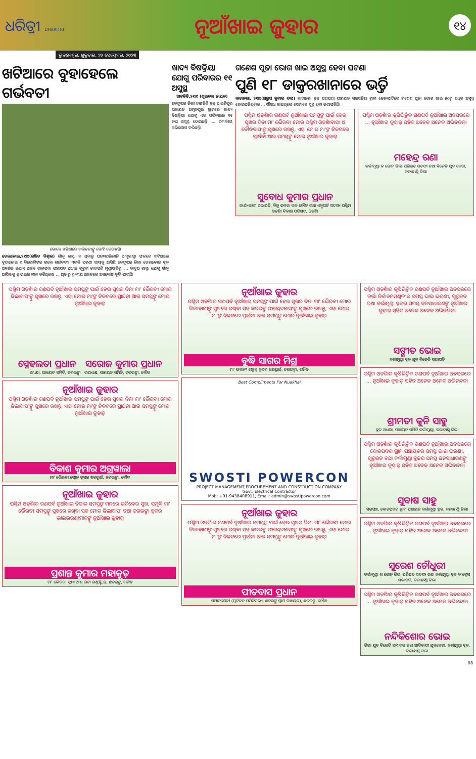ଧରିତ୍ରୀ DHARITRI ନୂଆଁଖାଇ ଜୁହାର ୧୪
ଭୁବନେଶ୍ୱର, ଶୁକ୍ରବାର, ୨୨ ସେପ୍ଟେମ୍ବର, ୨୦୨୩
ଖଟିଆରେ ବୁହାହେଲେ ଗର୍ଭବତୀ
ଲୋକେ ଖଟିଆରେ ଗର୍ଭବତୀଙ୍କୁ ବୋହି ନେଉଛନ୍ତି।
ତେଲକୋଇ,୨୧।୯(ରଞ୍ଜିତ ବିଶ୍ୱାଳ) ଗାଁକୁ ରାସ୍ତା ନ ଥିବାରୁ ପରଜ୍ଞପରିଲାନି ଆମ୍ବୁଲାନ୍ସ। ଫଳରେ ଖଟିଆରେ ବୁହାହୋଇ ୧ କିଲୋମିଟର ଗଲେ ଗର୍ଭବତୀ। ଏଭଳି ଘଟଣା ସାମ୍ନାକୁ ଆସିଛି କେନ୍ଦୁଝର ଜିଲା ତେଲକୋଇ ବ୍ଲକ ଅନ୍ତର୍ଗତ ଉପାନ୍ତ ଅଞ୍ଚଳ ତାଳପଦା ପଞ୍ଚାୟତ ଅଧୀନ ଗୁରୁମ ଚାନ୍ଦପଶି ମୁଣ୍ଡାସାହିରୁ। ... କାଦୁଅ ରାସ୍ତା ଯୋଗୁ ଗାଁକୁ ଆସିବାକୁ ଡ୍ରାଇଭର ମନା କରିଥିଲେ। ... ଥିବାରୁ ସ୍ଥାନୀୟ ଅଞ୍ଚଳରେ ଅସନ୍ତୋଷ ବୃଦ୍ଧି ପାଉଛି।
ଖାଦ୍ୟ ବିଷକ୍ରିୟା ଯୋଗୁ ପରିବାରର ୧୧ ଅସୁସ୍ଥ
ହାଟଡିହି,୨୧।୯ (ଶୁଭକାନ୍ତ ନାୟକ)
କେନ୍ଦୁଝର ଜିଲା ହାଟଡିହି ବ୍ଲକ୍ ଆଇଟିପୁର ପଞ୍ଚାୟତ ଅମୃତପୁର ଗ୍ରାମରେ ଖାଦ୍ୟ ବିଷକ୍ରିୟା ଯୋଗୁ ଏକ ପରିବାରର ୧୧ ଜଣ ଅସୁସ୍ଥ ହୋଇଛନ୍ତି। ... ସମ୍ପର୍କୀୟ ଅଭିଯୋଗ କରିଛନ୍ତି।
ଗଣେଶ ପୂଜା ଭୋଗ ଖାଇ ଅସୁସ୍ଥ ହେବା ଘଟଣା
ପୁଣି ୧୮ ଡାକ୍ତରଖାନାରେ ଭର୍ତ୍ତି
ବାହାନଗା, ୨୧।୯(ଅରୂପ କୁମାର ଦାସ) ବାହାନଗା ବ୍ଲକ ପଣପଣା ପଞ୍ଚାୟତ ସରସତିଆ ଗ୍ରାମ ଜେନାସାହିରେ ଗଣେଶ ପୂଜା ଭୋଗ ଖାଇ ୫୦ରୁ ଅଧିକ ଅସୁସ୍ଥ ହୋଇପଡିଥିଲେ। ... ଔଷଧ ଖାଇଥିଲେ ସେମାନେ ସୁସ୍ଥ ଥିବା ଜଣାପଡିଛି।
ପଶ୍ଚିମ ଓଡ଼ିଶାର ଗଣପର୍ବ ନୂଆଁଖାଇ ସମସ୍ତଙ୍କ ପାଇଁ ହେଉ ସୁଖର ଦିନା ମା' ଭୈରବୀ ମୋର ପଶ୍ଚିମ ଓଡ଼ିଶାବାସୀ ଓ ବୌଦ୍ଧବାସୀଙ୍କୁ ସୁଖରେ ରଖନ୍ତୁ, ଏହା ମୋର ମା'ଙ୍କ ନିକଟରେ ପ୍ରାର୍ଥନା ଆଉ ସମସ୍ତଙ୍କୁ ମୋର ନୂଆଁଖାଇ ଜୁହାର୍
ସୁବୋଧ କୁମାର ପ୍ରଧାନ
କାର୍ଯ୍ୟକାରୀ ସଭାପତି, ବିଜୁ ଜନତା ଦଳ ବୌଦ୍ଧ ତଥା ଏକ୍ସପର୍ଟ ସଦସ୍ୟ ପଶ୍ଚିମ ଓଡ଼ିଶା ବିକାଶ ପରିଷଦ, ଓଡ଼ିଶା
ପଶ୍ଚିମ ଓଡ଼ିଶାର କୃଷିଭିତ୍ତିକ ଗଣପର୍ବ ନୂଆଁଖାଇ ଅବସରରେ ... ନୂଆଁଖାଇ ଜୁହାର୍ ସହିତ ଅନେକ ଅନେକ ଅଭିନନ୍ଦନ।
ମହେନ୍ଦ୍ର ରଣା
କର୍ଲାମୁଣ୍ଡା କ ଜୋନ୍ ଜିଲା ପରିଷଦ ସଦସ୍ୟ ତଥା ବିଜେଡି ଯୁବ ନେତା, କଳାହାଣ୍ଡି ଜିଲା
ପଶ୍ଚିମ ଓଡ଼ିଶାର ଗଣପର୍ବ ନୂଆଁଖାଇ ସମସ୍ତଙ୍କ ପାଇଁ ହେଉ ସୁଖର ଦିନା ମା' ଭୈରବୀ ମୋର ଜିଲାବାସୀଙ୍କୁ ସୁଖରେ ରଖନ୍ତୁ, ଏହା ମୋର ମା'ଙ୍କ ନିକଟରେ ପ୍ରାର୍ଥନା ଆଉ ସମସ୍ତଙ୍କୁ ମୋର ନୂଆଁଖାଇ ଜୁହାର୍
ସ୍ନେହଲତା ପ୍ରଧାନ ସରୋଜ କୁମାର ପ୍ରଧାନ
ଅଧ୍ୟକ୍ଷା, ପଞ୍ଚାୟତ ସମିତି, ହରଭଙ୍ଗା ଉପାଧ୍ୟକ୍ଷ, ପଞ୍ଚାୟତ ସମିତି, ହରଭଙ୍ଗା, ବୌଦ୍ଧ
ନୂଆଁଖାଇ ଜୁହାର
ପଶ୍ଚିମ ଓଡ଼ିଶାର ଗଣପର୍ବ ନୂଆଁଖାଇ ସମସ୍ତଙ୍କ ପାଇଁ ହେଉ ସୁଖର ଦିନା ମା' ଭୈରବୀ ମୋର ଜିଲାବାସୀଙ୍କୁ ସୁଖରେ ରଖନ୍ତୁ, ଏହା ମୋର ମା'ଙ୍କ ନିକଟରେ ପ୍ରାର୍ଥନା ଆଉ ସମସ୍ତଙ୍କୁ ମୋର ନୂଆଁଖାଇ ଜୁହାର୍
ବିକାଶ କୁମାର ଅଗ୍ରୱାଲା
ମା' ଭୈରବୀ ଷ୍ଟୋନ୍ କ୍ରସର ଖରଭୂଇଁ, ହରଭଙ୍ଗା, ବୌଦ୍ଧ
ନୂଆଁଖାଇ ଜୁହାର
ପଶ୍ଚିମ ଓଡ଼ିଶାର ଗଣପର୍ବ ନୂଆଁଖାଇ ତିହାର ସମସ୍ତଙ୍କ ମନରେ ଭରିଦେଉ ସୁଖ, ସମୃଦ୍ଧି ମା' ଭୈରବୀ ସମସ୍ତଙ୍କୁ ସୁଖରେ ରଖିବା ସହ ମୋର ଜିଲାବାସୀ ତଥା ହରଭଙ୍ଗା ବ୍ଲକର ଭାଇଭଉଣୀମାନଙ୍କୁ ନୂଆଁଖାଇ ଜୁହାର୍
ପ୍ରଶାନ୍ତ କୁମାର ମହାକୁଡ଼
ମା' ଭୈରବୀ ଫ୍ଲାଏ ଆଶ୍ ଇଟା ଇଣ୍ଡଷ୍ଟ୍ରିଜ୍, ଛତରଙ୍ଗ, ବୌଦ୍ଧ
ନୂଆଁଖାଇ ଜୁହାର
ପଶ୍ଚିମ ଓଡ଼ିଶାର ଗଣପର୍ବ ନୂଆଁଖାଇ ସମସ୍ତଙ୍କ ପାଇଁ ହେଉ ସୁଖର ଦିନା ମା' ଭୈରବୀ ମୋର ଜିଲାବାସୀଙ୍କୁ ସୁଖରେ ରଖିବା ସହ ଛତରଙ୍ଗ ପଞ୍ଚାୟତବାସୀଙ୍କୁ ସୁଖରେ ରଖନ୍ତୁ, ଏହା ମୋର ମା'ଙ୍କ ନିକଟରେ ପ୍ରାର୍ଥନା ଆଉ ସମସ୍ତଙ୍କୁ ମୋର ନୂଆଁଖାଇ ଜୁହାର୍
ବୁଦ୍ଧି ସାଗର ମିଶ୍ର
ମା' ଭବାନୀ ଷ୍ଟୋନ୍ କ୍ରସର ଖରଭୂଇଁ, ହରଭଙ୍ଗା, ବୌଦ୍ଧ
Best Compliments For Nuakhai
SWOSTI POWERCON
PROJECT MANAGEMENT,PROCUREMENT AND CONSTRUCTION COMPANY
Govt. Electrical Contractor
Mob: +91-9438408911, Email: admin@swostipowercon.com
ନୂଆଁଖାଇ ଜୁହାର
ପଶ୍ଚିମ ଓଡ଼ିଶାର ଗଣପର୍ବ ନୂଆଁଖାଇ ସମସ୍ତଙ୍କ ପାଇଁ ହେଉ ସୁଖର ଦିନ, ମା' ଭୈରବୀ ମୋର ଜିଲାବାସୀଙ୍କୁ ସୁଖରେ ରଖିବା ସହ ଛତରଙ୍ଗ ପଞ୍ଚାୟତବାସୀଙ୍କୁ ସୁଖରେ ରଖନ୍ତୁ, ଏହା ମୋର ମା'ଙ୍କ ନିକଟରେ ପ୍ରାର୍ଥନା ଆଉ ସମସ୍ତଙ୍କୁ ମୋର ନୂଆଁଖାଇ ଜୁହାର୍
ପୀତବାସ ପ୍ରଧାନ
ସମାଜସେବୀ (ପୂର୍ବତନ ସମିତିସଭ୍ୟ, ଛତରଙ୍ଗ ଗ୍ରାମ ପଞ୍ଚାୟତ), ଛତରଙ୍ଗ, ବୌଦ୍ଧ
ପଶ୍ଚିମ ଓଡ଼ିଶାର କୃଷିଭିତ୍ତିକ ଗଣପର୍ବ ନୂଆଁଖାଇ ଅବସରରେ କର୍ଲା ନିର୍ବାଚନମଣ୍ଡଳୀର ସମସ୍ତ ଭାଇ ଭଉଣୀ, ଗୁରୁଜନ ତଥା କର୍ଲାମୁଣ୍ଡା ବ୍ଲକର ସମସ୍ତ ଜନସାଧାରଣଙ୍କୁ ନୂଆଁଖାଇ ଜୁହାର୍ ସହିତ ଅନେକ ଅନେକ ଅଭିନନ୍ଦନ।
ସଙ୍ଗୀତ ଭୋଇ
କର୍ଲାମୁଣ୍ଡା ବ୍ଲକ ଯୁବ ବିଜେଡି ସଭାପତି
ପଶ୍ଚିମ ଓଡ଼ିଶାର କୃଷିଭିତ୍ତିକ ଗଣପର୍ବ ନୂଆଁଖାଇ ଅବସରରେ ... ନୂଆଁଖାଇ ଜୁହାର୍ ସହିତ ଅନେକ ଅନେକ ଅଭିନନ୍ଦନ।
ଶ୍ରୀମତୀ କୁନି ସାହୁ
ବ୍ଲକ ଅଧ୍ୟକ୍ଷା, ପଞ୍ଚାୟତ ସମିତି କର୍ଲାମୁଣ୍ଡା, କଳାହାଣ୍ଡି ଜିଲା
ପଶ୍ଚିମ ଓଡ଼ିଶାର କୃଷିଭିତ୍ତିକ ଗଣପର୍ବ ନୂଆଁଖାଇ ଅବସରରେ ବୋରପଦର ଗ୍ରାମ ପଞ୍ଚାୟତର ସମସ୍ତ ଭାଇ ଭଉଣୀ, ଗୁରୁଜନ ତଥା କର୍ଲାମୁଣ୍ଡା ବ୍ଲକର ସମସ୍ତ ଜନସାଧାରଣଙ୍କୁ ନୂଆଁଖାଇ ଜୁହାର୍ ସହିତ ଅନେକ ଅନେକ ଅଭିନନ୍ଦନ।
ସୁବାଷ ସାହୁ
ସରପଞ୍ଚ, ବୋରପଦର ଗ୍ରାମ ପଞ୍ଚାୟତ କର୍ଲାମୁଣ୍ଡା ବ୍ଲକ, କଳାହାଣ୍ଡି ଜିଲା
ପଶ୍ଚିମ ଓଡ଼ିଶାର କୃଷିଭିତ୍ତିକ ଗଣପର୍ବ ନୂଆଁଖାଇ ଅବସରରେ ... ନୂଆଁଖାଇ ଜୁହାର୍ ସହିତ ଅନେକ ଅନେକ ଅଭିନନ୍ଦନ।
ସୁରେଶ ଚୌଧୁରୀ
କର୍ଲାମୁଣ୍ଡା ଖ ଜୋନ୍ ଜିଲା ପରିଷଦ ସଦସ୍ୟ ତଥା କର୍ଲାମୁଣ୍ଡା ବ୍ଲକ କଂଗ୍ରେସ ସଭାପତି, କଳାହାଣ୍ଡି ଜିଲା
ପଶ୍ଚିମ ଓଡ଼ିଶାର କୃଷିଭିତ୍ତିକ ଗଣପର୍ବ ନୂଆଁଖାଇ ଅବସରରେ ... ନୂଆଁଖାଇ ଜୁହାର୍ ସହିତ ଅନେକ ଅନେକ ଅଭିନନ୍ଦନ।
ନନ୍ଦିକିଶୋର ଭୋଇ
ଜିଲା ଯୁବ ବିଜେଡି ସମ୍ପାଦକ ତଥା ଆଦିବାସୀ ଯୁବନେତା, କର୍ଲାମୁଣ୍ଡା ବ୍ଲକ, କଳାହାଣ୍ଡି ଜିଲା
08